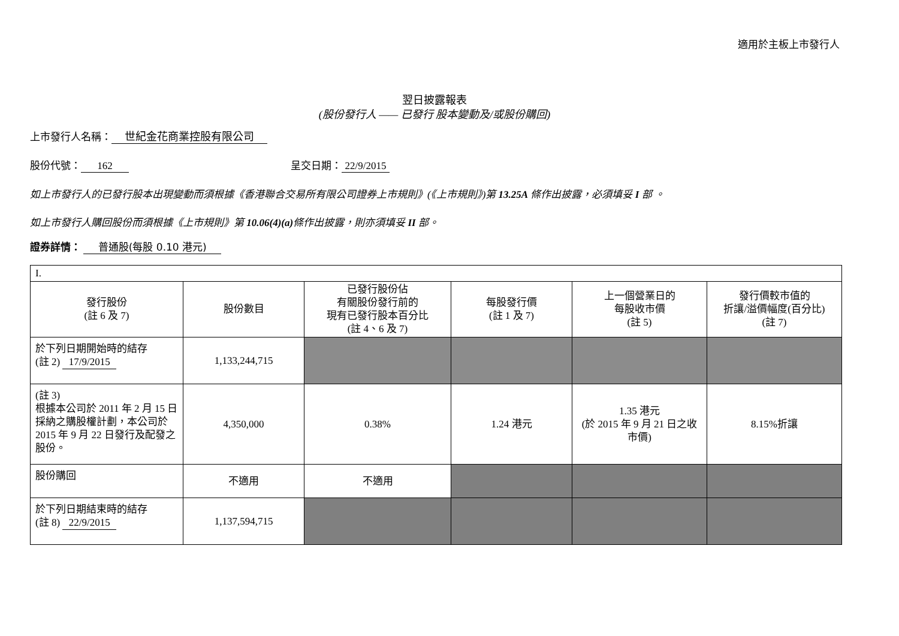適用於主板上市發行人
翌日披露報表
(股份發行人 —— 已發行 股本變動及/或股份購回)
上市發行人名稱： 世紀金花商業控股有限公司
股份代號： 162 呈交日期： 22/9/2015
如上市發行人的已發行股本出現變動而須根據《香港聯合交易所有限公司證券上市規則》(《上市規則》)第 13.25A 條作出披露，必須填妥 I 部 。
如上市發行人購回股份而須根據《上市規則》第 10.06(4)(a) 條作出披露，則亦須填妥 II 部。
證券詳情： 普通股(每股 0.10 港元)
| I. | | | | | |
| 發行股份 (註 6 及 7) | 股份數目 | 已發行股份佔 有關股份發行前的 現有已發行股本百分比 (註 4、6 及 7) | 每股發行價 (註 1 及 7) | 上一個營業日的 每股收市價 (註 5) | 發行價較市值的 折讓/溢價幅度(百分比) (註 7) |
| 於下列日期開始時的結存 (註 2) 17/9/2015 | 1,133,244,715 | | | | |
| (註 3) 根據本公司於 2011 年 2 月 15 日採納之購股權計劃，本公司於 2015 年 9 月 22 日發行及配發之股份。 | 4,350,000 | 0.38% | 1.24 港元 | 1.35 港元 (於 2015 年 9 月 21 日之收市價) | 8.15%折讓 |
| 股份購回 | 不適用 | 不適用 | | | |
| 於下列日期結束時的結存 (註 8) 22/9/2015 | 1,137,594,715 | | | | |